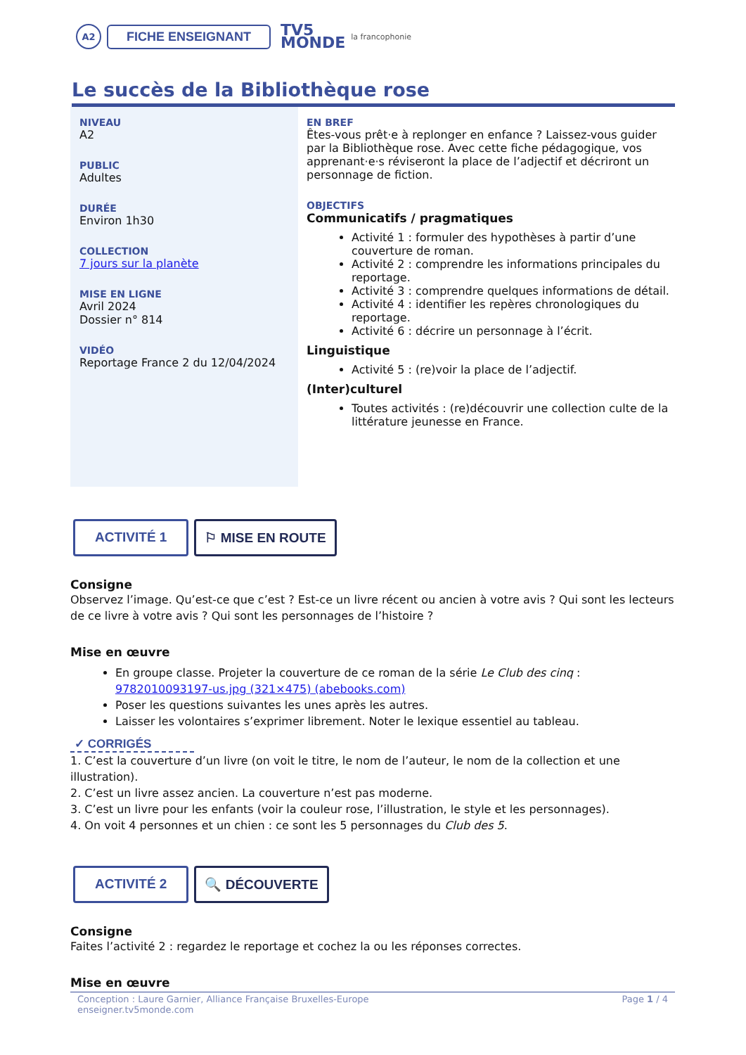A2
FICHE ENSEIGNANT
TV5
MONDE
la francophonie
Le succès de la Bibliothèque rose
NIVEAU
A2
PUBLIC
Adultes
DURÉE
Environ 1h30
COLLECTION
7 jours sur la planète
MISE EN LIGNE
Avril 2024
Dossier n° 814
VIDÉO
Reportage France 2 du 12/04/2024
EN BREF
Êtes-vous prêt·e à replonger en enfance ? Laissez-vous guider par la Bibliothèque rose. Avec cette fiche pédagogique, vos apprenant·e·s réviseront la place de l’adjectif et décriront un personnage de fiction.
OBJECTIFS
Communicatifs / pragmatiques
Activité 1 : formuler des hypothèses à partir d’une couverture de roman.
Activité 2 : comprendre les informations principales du reportage.
Activité 3 : comprendre quelques informations de détail.
Activité 4 : identifier les repères chronologiques du reportage.
Activité 6 : décrire un personnage à l’écrit.
Linguistique
Activité 5 : (re)voir la place de l’adjectif.
(Inter)culturel
Toutes activités : (re)découvrir une collection culte de la littérature jeunesse en France.
ACTIVITÉ 1 ⚐ MISE EN ROUTE
Consigne
Observez l’image. Qu’est-ce que c’est ? Est-ce un livre récent ou ancien à votre avis ? Qui sont les lecteurs de ce livre à votre avis ? Qui sont les personnages de l’histoire ?
Mise en œuvre
En groupe classe. Projeter la couverture de ce roman de la série Le Club des cinq : 9782010093197-us.jpg (321×475) (abebooks.com)
Poser les questions suivantes les unes après les autres.
Laisser les volontaires s’exprimer librement. Noter le lexique essentiel au tableau.
✓ CORRIGÉS
1. C’est la couverture d’un livre (on voit le titre, le nom de l’auteur, le nom de la collection et une illustration).
2. C’est un livre assez ancien. La couverture n’est pas moderne.
3. C’est un livre pour les enfants (voir la couleur rose, l’illustration, le style et les personnages).
4. On voit 4 personnes et un chien : ce sont les 5 personnages du Club des 5.
ACTIVITÉ 2 🔍 DÉCOUVERTE
Consigne
Faites l’activité 2 : regardez le reportage et cochez la ou les réponses correctes.
Mise en œuvre
Conception : Laure Garnier, Alliance Française Bruxelles-Europe
enseigner.tv5monde.com
Page 1 / 4